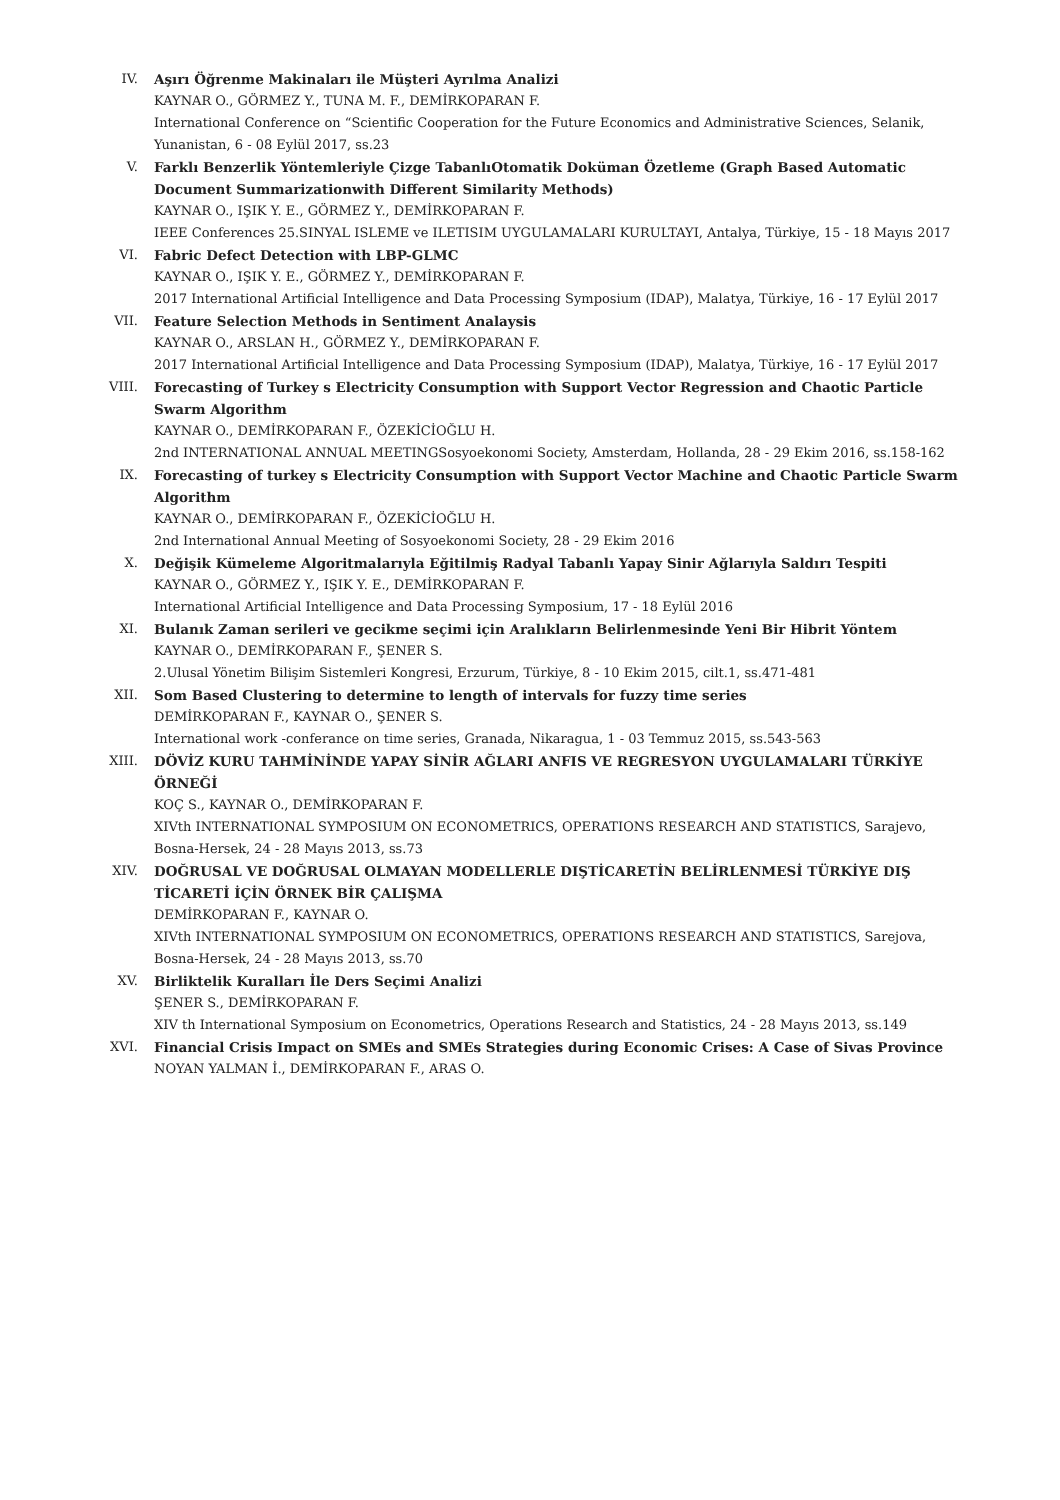IV. Aşırı Öğrenme Makinaları ile Müşteri Ayrılma Analizi
KAYNAR O., GÖRMEZ Y., TUNA M. F., DEMİRKOPARAN F.
International Conference on “Scientific Cooperation for the Future Economics and Administrative Sciences, Selanik, Yunanistan, 6 - 08 Eylül 2017, ss.23
V. Farklı Benzerlik Yöntemleriyle Çizge TabanlıOtomatik Doküman Özetleme (Graph Based Automatic Document Summarizationwith Different Similarity Methods)
KAYNAR O., IŞIK Y. E., GÖRMEZ Y., DEMİRKOPARAN F.
IEEE Conferences 25.SINYAL ISLEME ve ILETISIM UYGULAMALARI KURULTAYI, Antalya, Türkiye, 15 - 18 Mayıs 2017
VI. Fabric Defect Detection with LBP-GLMC
KAYNAR O., IŞIK Y. E., GÖRMEZ Y., DEMİRKOPARAN F.
2017 International Artificial Intelligence and Data Processing Symposium (IDAP), Malatya, Türkiye, 16 - 17 Eylül 2017
VII. Feature Selection Methods in Sentiment Analaysis
KAYNAR O., ARSLAN H., GÖRMEZ Y., DEMİRKOPARAN F.
2017 International Artificial Intelligence and Data Processing Symposium (IDAP), Malatya, Türkiye, 16 - 17 Eylül 2017
VIII. Forecasting of Turkey s Electricity Consumption with Support Vector Regression and Chaotic Particle Swarm Algorithm
KAYNAR O., DEMİRKOPARAN F., ÖZEKİCİOĞLU H.
2nd INTERNATIONAL ANNUAL MEETINGSosyoekonomi Society, Amsterdam, Hollanda, 28 - 29 Ekim 2016, ss.158-162
IX. Forecasting of turkey s Electricity Consumption with Support Vector Machine and Chaotic Particle Swarm Algorithm
KAYNAR O., DEMİRKOPARAN F., ÖZEKİCİOĞLU H.
2nd International Annual Meeting of Sosyoekonomi Society, 28 - 29 Ekim 2016
X. Değişik Kümeleme Algoritmalarıyla Eğitilmiş Radyal Tabanlı Yapay Sinir Ağlarıyla Saldırı Tespiti
KAYNAR O., GÖRMEZ Y., IŞIK Y. E., DEMİRKOPARAN F.
International Artificial Intelligence and Data Processing Symposium, 17 - 18 Eylül 2016
XI. Bulanık Zaman serileri ve gecikme seçimi için Aralıkların Belirlenmesinde Yeni Bir Hibrit Yöntem
KAYNAR O., DEMİRKOPARAN F., ŞENER S.
2.Ulusal Yönetim Bilişim Sistemleri Kongresi, Erzurum, Türkiye, 8 - 10 Ekim 2015, cilt.1, ss.471-481
XII. Som Based Clustering to determine to length of intervals for fuzzy time series
DEMİRKOPARAN F., KAYNAR O., ŞENER S.
International work -conferance on time series, Granada, Nikaragua, 1 - 03 Temmuz 2015, ss.543-563
XIII. DÖVİZ KURU TAHMİNİNDE YAPAY SİNİR AĞLARI ANFIS VE REGRESYON UYGULAMALARI TÜRKİYE ÖRNEĞİ
KOÇ S., KAYNAR O., DEMİRKOPARAN F.
XIVth INTERNATIONAL SYMPOSIUM ON ECONOMETRICS, OPERATIONS RESEARCH AND STATISTICS, Sarajevo, Bosna-Hersek, 24 - 28 Mayıs 2013, ss.73
XIV. DOĞRUSAL VE DOĞRUSAL OLMAYAN MODELLERLE DIŞTİCARETİN BELİRLENMESİ TÜRKİYE DIŞ TİCARETİ İÇİN ÖRNEK BİR ÇALIŞMA
DEMİRKOPARAN F., KAYNAR O.
XIVth INTERNATIONAL SYMPOSIUM ON ECONOMETRICS, OPERATIONS RESEARCH AND STATISTICS, Sarejova, Bosna-Hersek, 24 - 28 Mayıs 2013, ss.70
XV. Birliktelik Kuralları İle Ders Seçimi Analizi
ŞENER S., DEMİRKOPARAN F.
XIV th International Symposium on Econometrics, Operations Research and Statistics, 24 - 28 Mayıs 2013, ss.149
XVI. Financial Crisis Impact on SMEs and SMEs Strategies during Economic Crises: A Case of Sivas Province
NOYAN YALMAN İ., DEMİRKOPARAN F., ARAS O.